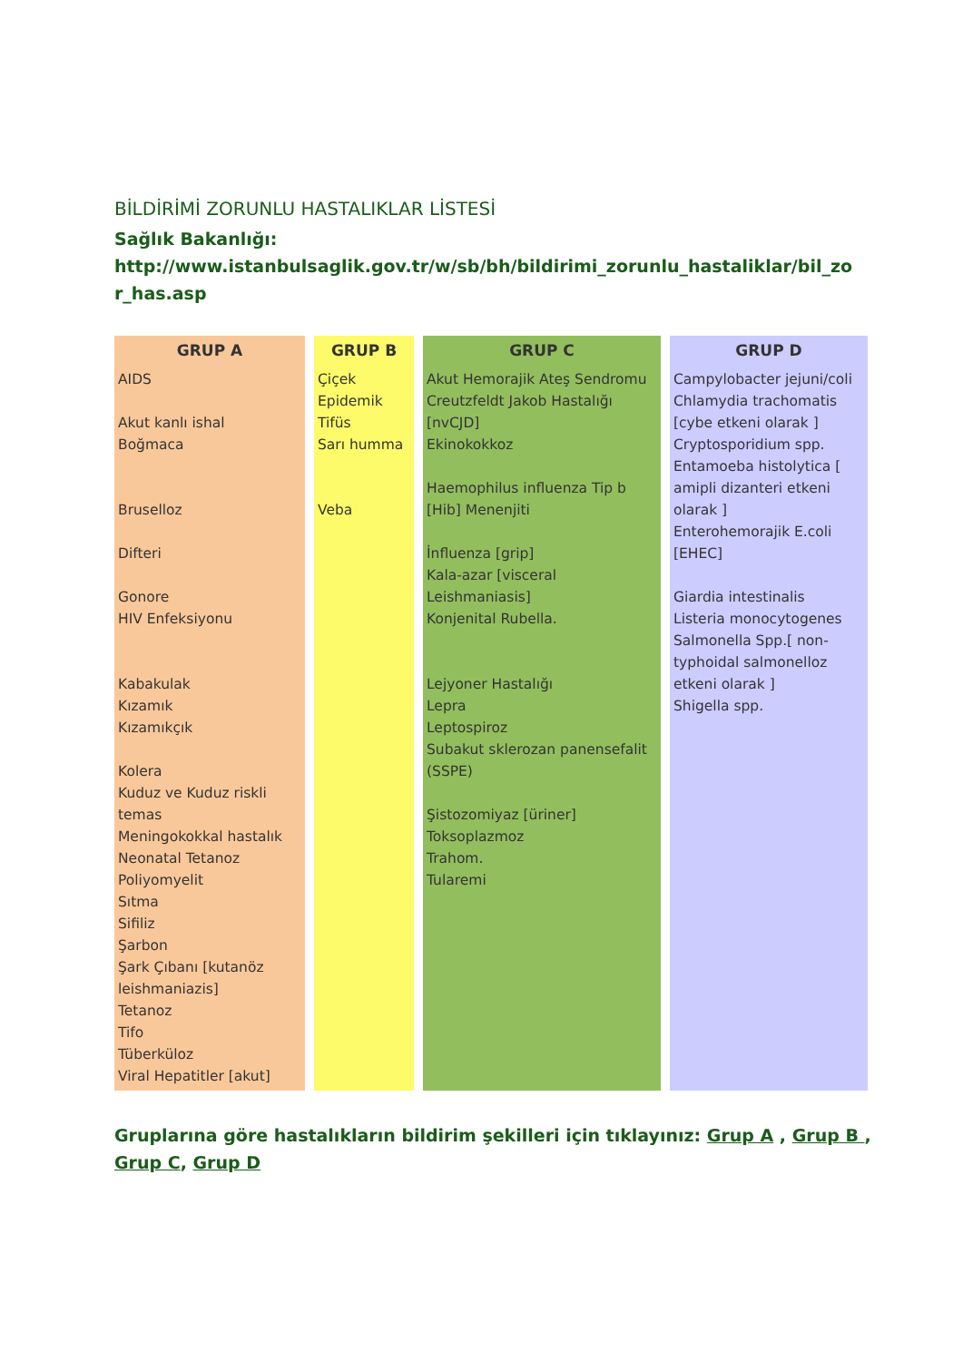BİLDİRİMİ ZORUNLU HASTALIKLAR LİSTESİ
Sağlık Bakanlığı:
http://www.istanbulsaglik.gov.tr/w/sb/bh/bildirimi_zorunlu_hastaliklar/bil_zo r_has.asp
| GRUP A | GRUP B | GRUP C | GRUP D |
| --- | --- | --- | --- |
| AIDS Akut kanlı ishal Boğmaca Bruselloz Difteri Gonore HIV Enfeksiyonu Kabakulak Kızamık Kızamıkçık Kolera Kuduz ve Kuduz riskli temas Meningokokkal hastalık Neonatal Tetanoz Poliyomyelit Sıtma Sifiliz Şarbon Şark Çıbanı [kutanöz leishmaniazis] Tetanoz Tifo Tüberküloz Viral Hepatitler [akut] | Çiçek Epidemik Tifüs Sarı humma Veba | Akut Hemorajik Ateş Sendromu Creutzfeldt Jakob Hastalığı [nvCJD] Ekinokokkoz Haemophilus influenza Tip b [Hib] Menenjiti İnfluenza [grip] Kala-azar [visceral Leishmaniasis] Konjenital Rubella. Lejyoner Hastalığı Lepra Leptospiroz Subakut sklerozan panensefalit (SSPE) Şistozomiyaz [üriner] Toksoplazmoz Trahom. Tularemi | Campylobacter jejuni/coli Chlamydia trachomatis [cybe etkeni olarak ] Cryptosporidium spp. Entamoeba histolytica [ amipli dizanteri etkeni olarak ] Enterohemorajik E.coli [EHEC] Giardia intestinalis Listeria monocytogenes Salmonella Spp.[ non-typhoidal salmonelloz etkeni olarak ] Shigella spp. |
Gruplarına göre hastalıkların bildirim şekilleri için tıklayınız: Grup A , Grup B , Grup C, Grup D